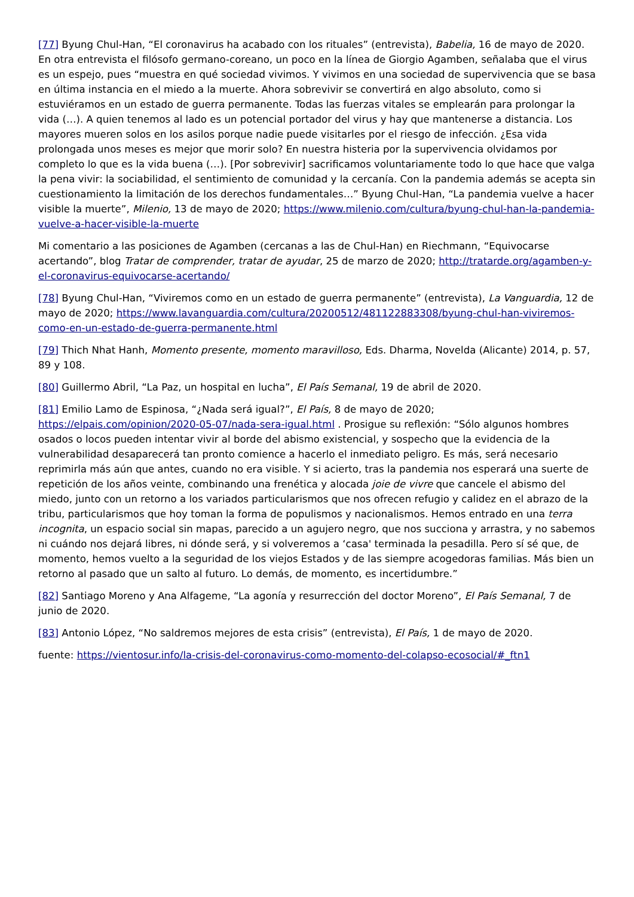[77] Byung Chul-Han, “El coronavirus ha acabado con los rituales” (entrevista), Babelia, 16 de mayo de 2020. En otra entrevista el filósofo germano-coreano, un poco en la línea de Giorgio Agamben, señalaba que el virus es un espejo, pues “muestra en qué sociedad vivimos. Y vivimos en una sociedad de supervivencia que se basa en última instancia en el miedo a la muerte. Ahora sobrevivir se convertirá en algo absoluto, como si estuviéramos en un estado de guerra permanente. Todas las fuerzas vitales se emplearán para prolongar la vida (…). A quien tenemos al lado es un potencial portador del virus y hay que mantenerse a distancia. Los mayores mueren solos en los asilos porque nadie puede visitarles por el riesgo de infección. ¿Esa vida prolongada unos meses es mejor que morir solo? En nuestra histeria por la supervivencia olvidamos por completo lo que es la vida buena (…). [Por sobrevivir] sacrificamos voluntariamente todo lo que hace que valga la pena vivir: la sociabilidad, el sentimiento de comunidad y la cercanía. Con la pandemia además se acepta sin cuestionamiento la limitación de los derechos fundamentales…” Byung Chul-Han, “La pandemia vuelve a hacer visible la muerte”, Milenio, 13 de mayo de 2020; https://www.milenio.com/cultura/byung-chul-han-la-pandemia-vuelve-a-hacer-visible-la-muerte
Mi comentario a las posiciones de Agamben (cercanas a las de Chul-Han) en Riechmann, “Equivocarse acertando”, blog Tratar de comprender, tratar de ayudar, 25 de marzo de 2020; http://tratarde.org/agamben-y-el-coronavirus-equivocarse-acertando/
[78] Byung Chul-Han, “Viviremos como en un estado de guerra permanente” (entrevista), La Vanguardia, 12 de mayo de 2020; https://www.lavanguardia.com/cultura/20200512/481122883308/byung-chul-han-viviremos-como-en-un-estado-de-guerra-permanente.html
[79] Thich Nhat Hanh, Momento presente, momento maravilloso, Eds. Dharma, Novelda (Alicante) 2014, p. 57, 89 y 108.
[80] Guillermo Abril, “La Paz, un hospital en lucha”, El País Semanal, 19 de abril de 2020.
[81] Emilio Lamo de Espinosa, “¿Nada será igual?”, El País, 8 de mayo de 2020; https://elpais.com/opinion/2020-05-07/nada-sera-igual.html . Prosigue su reflexión: “Sólo algunos hombres osados o locos pueden intentar vivir al borde del abismo existencial, y sospecho que la evidencia de la vulnerabilidad desaparecerá tan pronto comience a hacerlo el inmediato peligro. Es más, será necesario reprimirla más aún que antes, cuando no era visible. Y si acierto, tras la pandemia nos esperará una suerte de repetición de los años veinte, combinando una frenética y alocada joie de vivre que cancele el abismo del miedo, junto con un retorno a los variados particularismos que nos ofrecen refugio y calidez en el abrazo de la tribu, particularismos que hoy toman la forma de populismos y nacionalismos. Hemos entrado en una terra incognita, un espacio social sin mapas, parecido a un agujero negro, que nos succiona y arrastra, y no sabemos ni cuándo nos dejará libres, ni dónde será, y si volveremos a ‘casa' terminada la pesadilla. Pero sí sé que, de momento, hemos vuelto a la seguridad de los viejos Estados y de las siempre acogedoras familias. Más bien un retorno al pasado que un salto al futuro. Lo demás, de momento, es incertidumbre.”
[82] Santiago Moreno y Ana Alfageme, “La agonía y resurrección del doctor Moreno”, El País Semanal, 7 de junio de 2020.
[83] Antonio López, “No saldremos mejores de esta crisis” (entrevista), El País, 1 de mayo de 2020.
fuente: https://vientosur.info/la-crisis-del-coronavirus-como-momento-del-colapso-ecosocial/#_ftn1